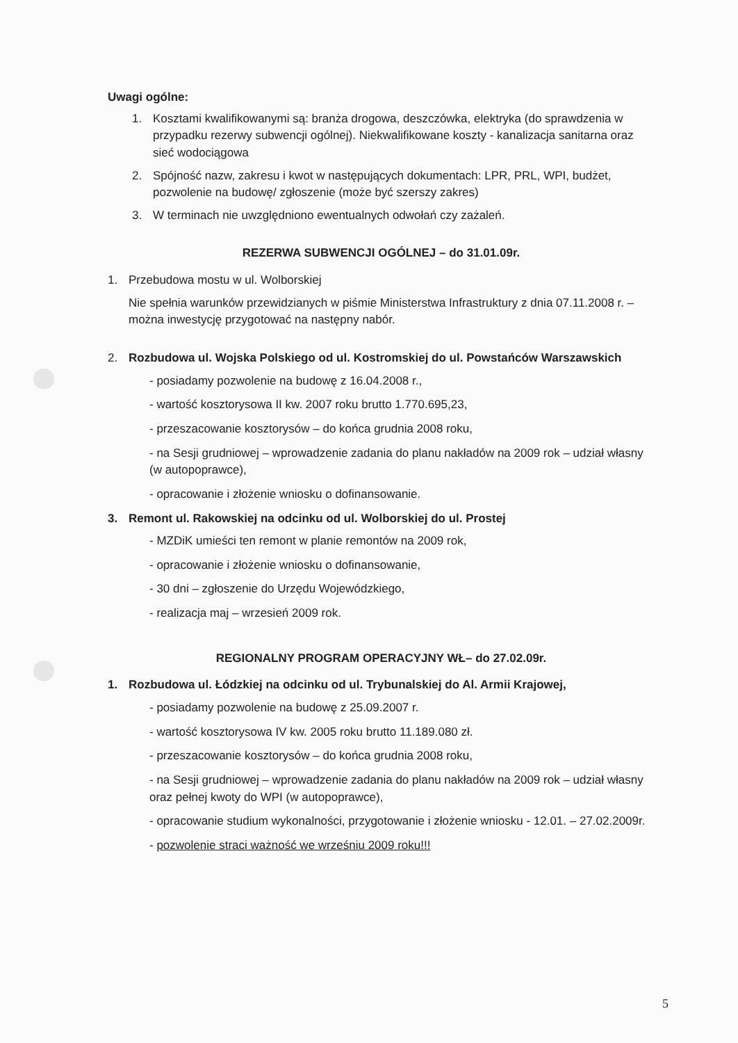Uwagi ogólne:
1. Kosztami kwalifikowanymi są: branża drogowa, deszczówka, elektryka (do sprawdzenia w przypadku rezerwy subwencji ogólnej). Niekwalifikowane koszty - kanalizacja sanitarna oraz sieć wodociągowa
2. Spójność nazw, zakresu i kwot w następujących dokumentach: LPR, PRL, WPI, budżet, pozwolenie na budowę/ zgłoszenie (może być szerszy zakres)
3. W terminach nie uwzględniono ewentualnych odwołań czy zażaleń.
REZERWA SUBWENCJI OGÓLNEJ – do 31.01.09r.
1. Przebudowa mostu w ul. Wolborskiej
Nie spełnia warunków przewidzianych w piśmie Ministerstwa Infrastruktury z dnia 07.11.2008 r. – można inwestycję przygotować na następny nabór.
2. Rozbudowa ul. Wojska Polskiego od ul. Kostromskiej do ul. Powstańców Warszawskich
- posiadamy pozwolenie na budowę z 16.04.2008 r.,
- wartość kosztorysowa II kw. 2007 roku brutto 1.770.695,23,
- przeszacowanie kosztorysów – do końca grudnia 2008 roku,
- na Sesji grudniowej – wprowadzenie zadania do planu nakładów na 2009 rok – udział własny (w autopoprawce),
- opracowanie i złożenie wniosku o dofinansowanie.
3. Remont ul. Rakowskiej na odcinku od ul. Wolborskiej do ul. Prostej
- MZDiK umieści ten remont w planie remontów na 2009 rok,
- opracowanie i złożenie wniosku o dofinansowanie,
- 30 dni – zgłoszenie do Urzędu Wojewódzkiego,
- realizacja maj – wrzesień 2009 rok.
REGIONALNY PROGRAM OPERACYJNY WŁ– do 27.02.09r.
1. Rozbudowa ul. Łódzkiej na odcinku od ul. Trybunalskiej do Al. Armii Krajowej,
- posiadamy pozwolenie na budowę z 25.09.2007 r.
- wartość kosztorysowa IV kw. 2005 roku brutto 11.189.080 zł.
- przeszacowanie kosztorysów – do końca grudnia 2008 roku,
- na Sesji grudniowej – wprowadzenie zadania do planu nakładów na 2009 rok – udział własny oraz pełnej kwoty do WPI (w autopoprawce),
- opracowanie studium wykonalności, przygotowanie i złożenie wniosku - 12.01. – 27.02.2009r.
- pozwolenie straci ważność we wrześniu 2009 roku!!!
5